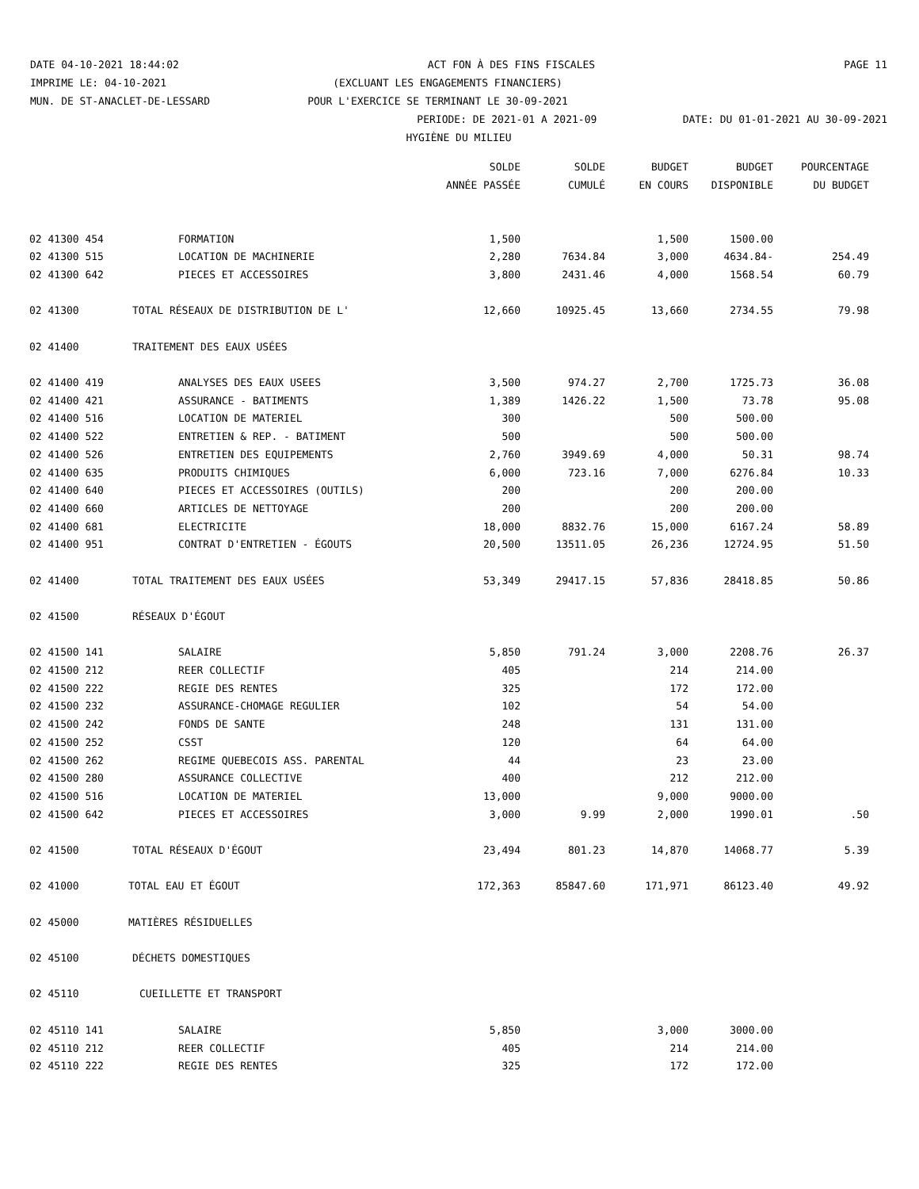DATE 04-10-2021 18:44:02 ACT FON À DES FINS FISCALES PAGE 11
IMPRIME LE: 04-10-2021 (EXCLUANT LES ENGAGEMENTS FINANCIERS)
MUN. DE ST-ANACLET-DE-LESSARD POUR L'EXERCICE SE TERMINANT LE 30-09-2021
PERIODE: DE 2021-01 A 2021-09 DATE: DU 01-01-2021 AU 30-09-2021
HYGIÈNE DU MILIEU
| | | SOLDE | SOLDE | BUDGET | BUDGET | POURCENTAGE |
| --- | --- | --- | --- | --- | --- | --- |
| | | ANNÉE PASSÉE | CUMULÉ | EN COURS | DISPONIBLE | DU BUDGET |
| 02 41300 454 | FORMATION | 1,500 | | 1,500 | 1500.00 | |
| 02 41300 515 | LOCATION DE MACHINERIE | 2,280 | 7634.84 | 3,000 | 4634.84- | 254.49 |
| 02 41300 642 | PIECES ET ACCESSOIRES | 3,800 | 2431.46 | 4,000 | 1568.54 | 60.79 |
| 02 41300 | TOTAL RÉSEAUX DE DISTRIBUTION DE L' | 12,660 | 10925.45 | 13,660 | 2734.55 | 79.98 |
| 02 41400 | TRAITEMENT DES EAUX USÉES | | | | | |
| 02 41400 419 | ANALYSES DES EAUX USEES | 3,500 | 974.27 | 2,700 | 1725.73 | 36.08 |
| 02 41400 421 | ASSURANCE - BATIMENTS | 1,389 | 1426.22 | 1,500 | 73.78 | 95.08 |
| 02 41400 516 | LOCATION DE MATERIEL | 300 | | 500 | 500.00 | |
| 02 41400 522 | ENTRETIEN & REP. - BATIMENT | 500 | | 500 | 500.00 | |
| 02 41400 526 | ENTRETIEN DES EQUIPEMENTS | 2,760 | 3949.69 | 4,000 | 50.31 | 98.74 |
| 02 41400 635 | PRODUITS CHIMIQUES | 6,000 | 723.16 | 7,000 | 6276.84 | 10.33 |
| 02 41400 640 | PIECES ET ACCESSOIRES (OUTILS) | 200 | | 200 | 200.00 | |
| 02 41400 660 | ARTICLES DE NETTOYAGE | 200 | | 200 | 200.00 | |
| 02 41400 681 | ELECTRICITE | 18,000 | 8832.76 | 15,000 | 6167.24 | 58.89 |
| 02 41400 951 | CONTRAT D'ENTRETIEN - ÉGOUTS | 20,500 | 13511.05 | 26,236 | 12724.95 | 51.50 |
| 02 41400 | TOTAL TRAITEMENT DES EAUX USÉES | 53,349 | 29417.15 | 57,836 | 28418.85 | 50.86 |
| 02 41500 | RÉSEAUX D'ÉGOUT | | | | | |
| 02 41500 141 | SALAIRE | 5,850 | 791.24 | 3,000 | 2208.76 | 26.37 |
| 02 41500 212 | REER COLLECTIF | 405 | | 214 | 214.00 | |
| 02 41500 222 | REGIE DES RENTES | 325 | | 172 | 172.00 | |
| 02 41500 232 | ASSURANCE-CHOMAGE REGULIER | 102 | | 54 | 54.00 | |
| 02 41500 242 | FONDS DE SANTE | 248 | | 131 | 131.00 | |
| 02 41500 252 | CSST | 120 | | 64 | 64.00 | |
| 02 41500 262 | REGIME QUEBECOIS ASS. PARENTAL | 44 | | 23 | 23.00 | |
| 02 41500 280 | ASSURANCE COLLECTIVE | 400 | | 212 | 212.00 | |
| 02 41500 516 | LOCATION DE MATERIEL | 13,000 | | 9,000 | 9000.00 | |
| 02 41500 642 | PIECES ET ACCESSOIRES | 3,000 | 9.99 | 2,000 | 1990.01 | .50 |
| 02 41500 | TOTAL RÉSEAUX D'ÉGOUT | 23,494 | 801.23 | 14,870 | 14068.77 | 5.39 |
| 02 41000 | TOTAL EAU ET ÉGOUT | 172,363 | 85847.60 | 171,971 | 86123.40 | 49.92 |
| 02 45000 | MATIÈRES RÉSIDUELLES | | | | | |
| 02 45100 | DÉCHETS DOMESTIQUES | | | | | |
| 02 45110 | CUEILLETTE ET TRANSPORT | | | | | |
| 02 45110 141 | SALAIRE | 5,850 | | 3,000 | 3000.00 | |
| 02 45110 212 | REER COLLECTIF | 405 | | 214 | 214.00 | |
| 02 45110 222 | REGIE DES RENTES | 325 | | 172 | 172.00 | |